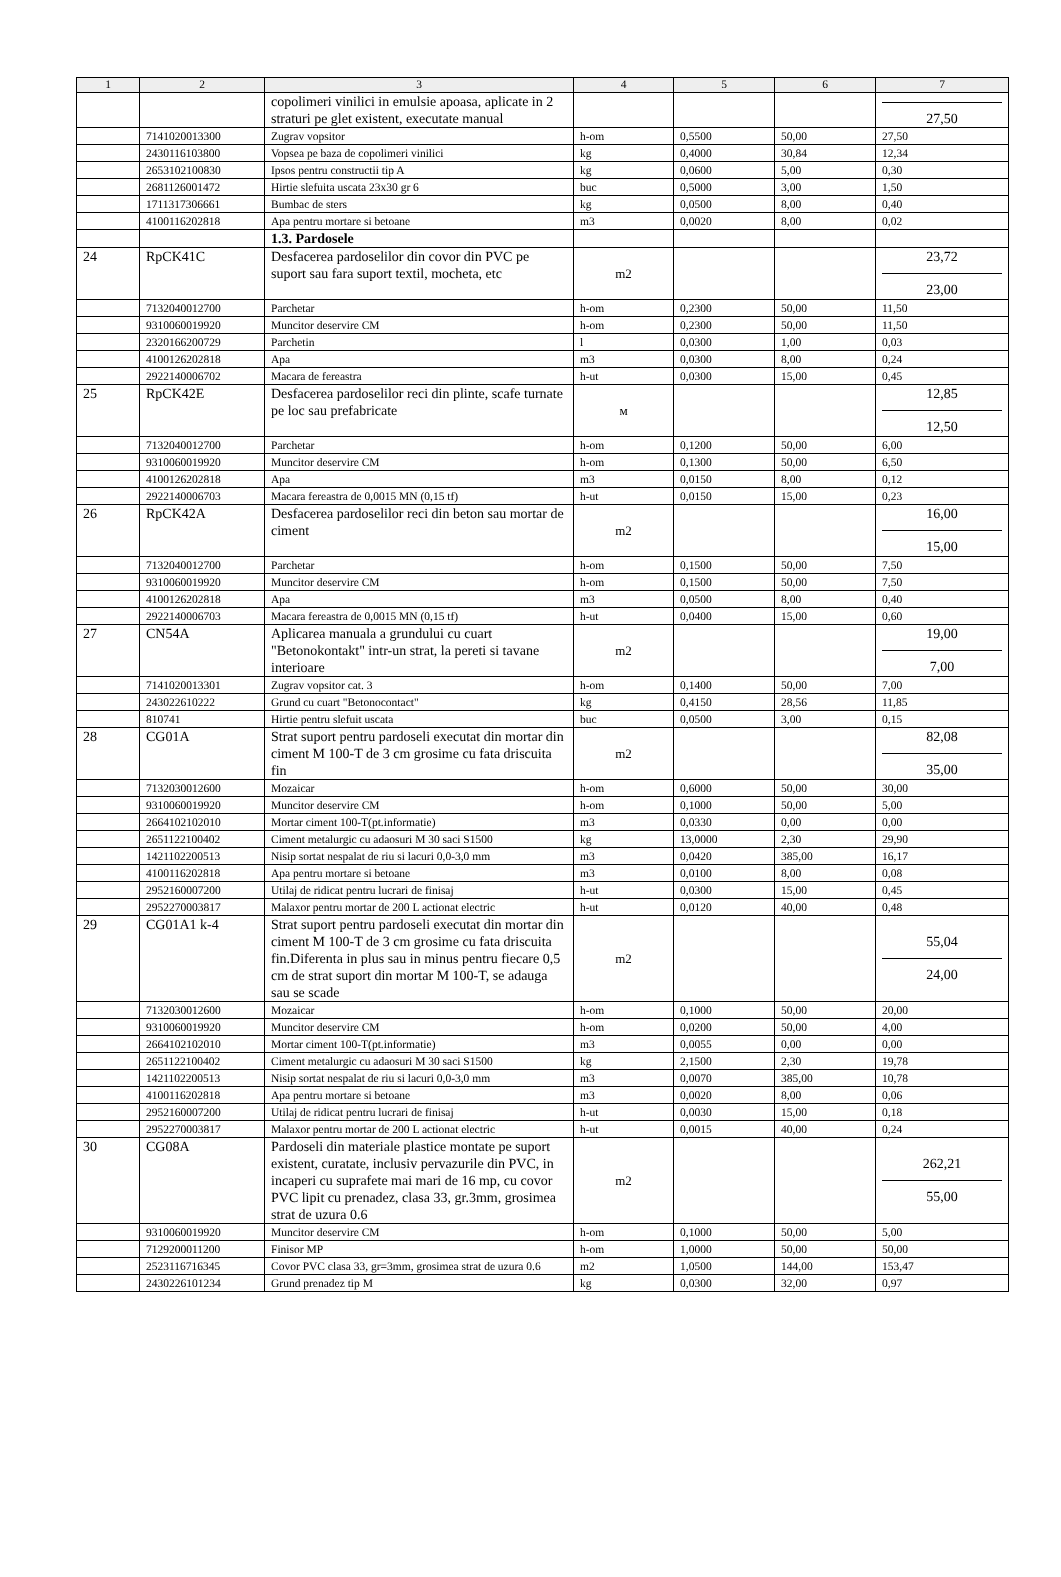| 1 | 2 | 3 | 4 | 5 | 6 | 7 |
| --- | --- | --- | --- | --- | --- | --- |
| | | copolimeri vinilici in emulsie apoasa, aplicate in 2 straturi pe glet existent, executate manual | | | | 27,50 |
| | 7141020013300 | Zugrav vopsitor | h-om | 0,5500 | 50,00 | 27,50 |
| | 2430116103800 | Vopsea pe baza de copolimeri vinilici | kg | 0,4000 | 30,84 | 12,34 |
| | 2653102100830 | Ipsos pentru constructii tip A | kg | 0,0600 | 5,00 | 0,30 |
| | 2681126001472 | Hirtie slefuita uscata 23x30 gr 6 | buc | 0,5000 | 3,00 | 1,50 |
| | 1711317306661 | Bumbac de sters | kg | 0,0500 | 8,00 | 0,40 |
| | 4100116202818 | Apa pentru mortare si betoane | m3 | 0,0020 | 8,00 | 0,02 |
| | | 1.3. Pardosele | | | | |
| 24 | RpCK41C | Desfacerea pardoselilor din covor din PVC pe suport sau fara suport textil, mocheta, etc | m2 | | | 23,72 23,00 |
| | 7132040012700 | Parchetar | h-om | 0,2300 | 50,00 | 11,50 |
| | 9310060019920 | Muncitor deservire CM | h-om | 0,2300 | 50,00 | 11,50 |
| | 2320166200729 | Parchetin | l | 0,0300 | 1,00 | 0,03 |
| | 4100126202818 | Apa | m3 | 0,0300 | 8,00 | 0,24 |
| | 2922140006702 | Macara de fereastra | h-ut | 0,0300 | 15,00 | 0,45 |
| 25 | RpCK42E | Desfacerea pardoselilor reci din plinte, scafe turnate pe loc sau prefabricate | м | | | 12,85 12,50 |
| | 7132040012700 | Parchetar | h-om | 0,1200 | 50,00 | 6,00 |
| | 9310060019920 | Muncitor deservire CM | h-om | 0,1300 | 50,00 | 6,50 |
| | 4100126202818 | Apa | m3 | 0,0150 | 8,00 | 0,12 |
| | 2922140006703 | Macara fereastra de 0,0015 MN (0,15 tf) | h-ut | 0,0150 | 15,00 | 0,23 |
| 26 | RpCK42A | Desfacerea pardoselilor reci din beton sau mortar de ciment | m2 | | | 16,00 15,00 |
| | 7132040012700 | Parchetar | h-om | 0,1500 | 50,00 | 7,50 |
| | 9310060019920 | Muncitor deservire CM | h-om | 0,1500 | 50,00 | 7,50 |
| | 4100126202818 | Apa | m3 | 0,0500 | 8,00 | 0,40 |
| | 2922140006703 | Macara fereastra de 0,0015 MN (0,15 tf) | h-ut | 0,0400 | 15,00 | 0,60 |
| 27 | CN54A | Aplicarea manuala a grundului cu cuart "Betonokontakt" intr-un strat, la pereti si tavane interioare | m2 | | | 19,00 7,00 |
| | 7141020013301 | Zugrav vopsitor cat. 3 | h-om | 0,1400 | 50,00 | 7,00 |
| | 243022610222 | Grund cu cuart "Betonocontact" | kg | 0,4150 | 28,56 | 11,85 |
| | 810741 | Hirtie pentru slefuit uscata | buc | 0,0500 | 3,00 | 0,15 |
| 28 | CG01A | Strat suport pentru pardoseli executat din mortar din ciment M 100-T de 3 cm grosime cu fata driscuita fin | m2 | | | 82,08 35,00 |
| | 7132030012600 | Mozaicar | h-om | 0,6000 | 50,00 | 30,00 |
| | 9310060019920 | Muncitor deservire CM | h-om | 0,1000 | 50,00 | 5,00 |
| | 2664102102010 | Mortar ciment 100-T(pt.informatie) | m3 | 0,0330 | 0,00 | 0,00 |
| | 2651122100402 | Ciment metalurgic cu adaosuri M 30 saci S1500 | kg | 13,0000 | 2,30 | 29,90 |
| | 1421102200513 | Nisip sortat nespalat de riu si lacuri 0,0-3,0 mm | m3 | 0,0420 | 385,00 | 16,17 |
| | 4100116202818 | Apa pentru mortare si betoane | m3 | 0,0100 | 8,00 | 0,08 |
| | 2952160007200 | Utilaj de ridicat pentru lucrari de finisaj | h-ut | 0,0300 | 15,00 | 0,45 |
| | 2952270003817 | Malaxor pentru mortar de 200 L actionat electric | h-ut | 0,0120 | 40,00 | 0,48 |
| 29 | CG01A1 k-4 | Strat suport pentru pardoseli executat din mortar din ciment M 100-T de 3 cm grosime cu fata driscuita fin.Diferenta in plus sau in minus pentru fiecare 0,5 cm de strat suport din mortar M 100-T, se adauga sau se scade | m2 | | | 55,04 24,00 |
| | 7132030012600 | Mozaicar | h-om | 0,1000 | 50,00 | 20,00 |
| | 9310060019920 | Muncitor deservire CM | h-om | 0,0200 | 50,00 | 4,00 |
| | 2664102102010 | Mortar ciment 100-T(pt.informatie) | m3 | 0,0055 | 0,00 | 0,00 |
| | 2651122100402 | Ciment metalurgic cu adaosuri M 30 saci S1500 | kg | 2,1500 | 2,30 | 19,78 |
| | 1421102200513 | Nisip sortat nespalat de riu si lacuri 0,0-3,0 mm | m3 | 0,0070 | 385,00 | 10,78 |
| | 4100116202818 | Apa pentru mortare si betoane | m3 | 0,0020 | 8,00 | 0,06 |
| | 2952160007200 | Utilaj de ridicat pentru lucrari de finisaj | h-ut | 0,0030 | 15,00 | 0,18 |
| | 2952270003817 | Malaxor pentru mortar de 200 L actionat electric | h-ut | 0,0015 | 40,00 | 0,24 |
| 30 | CG08A | Pardoseli din materiale plastice montate pe suport existent, curatate, inclusiv pervazurile din PVC, in incaperi cu suprafete mai mari de 16 mp, cu covor PVC lipit cu prenadez, clasa 33, gr.3mm, grosimea strat de uzura 0.6 | m2 | | | 262,21 55,00 |
| | 9310060019920 | Muncitor deservire CM | h-om | 0,1000 | 50,00 | 5,00 |
| | 7129200011200 | Finisor MP | h-om | 1,0000 | 50,00 | 50,00 |
| | 2523116716345 | Covor PVC clasa 33, gr=3mm, grosimea strat de uzura 0.6 | m2 | 1,0500 | 144,00 | 153,47 |
| | 2430226101234 | Grund prenadez tip M | kg | 0,0300 | 32,00 | 0,97 |